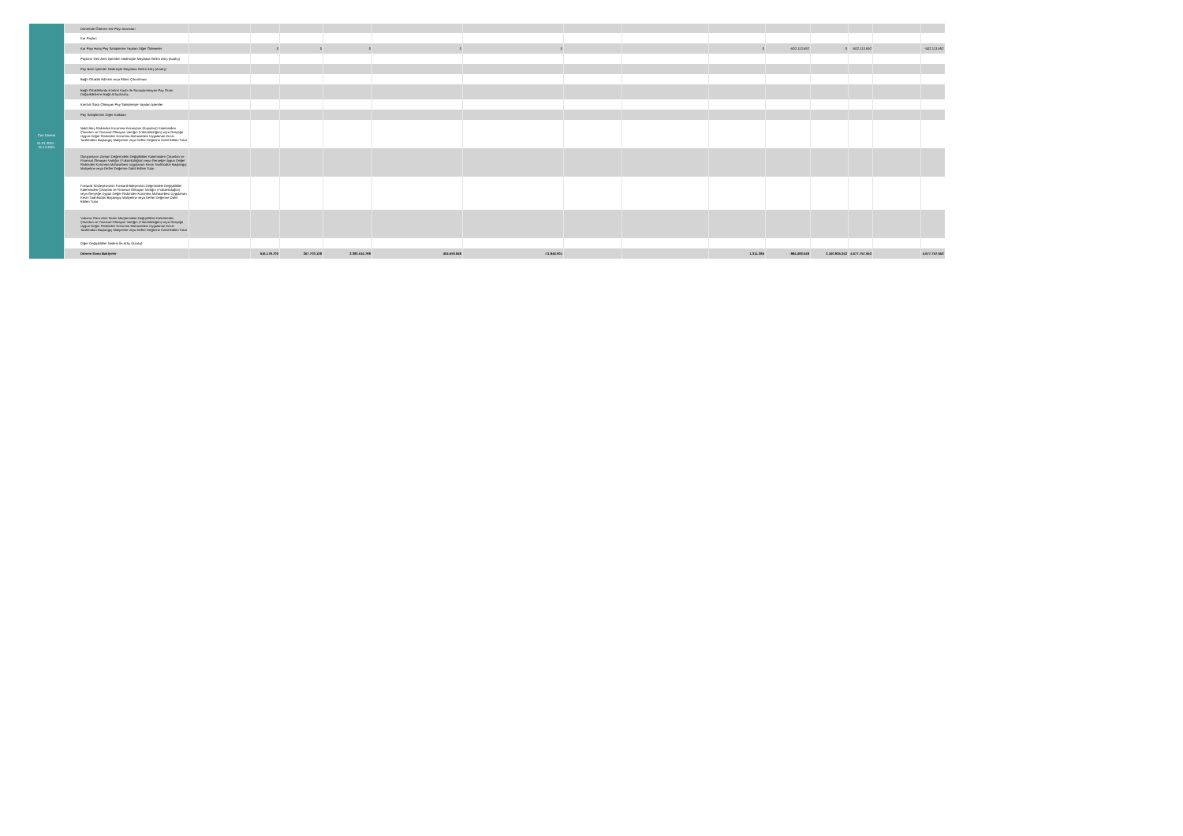| Cari Dönem 01.01.2024 - 31.12.2024 | Dönemde Ödenen Kar Payı Avansları | | | | | | | | | | | | | | |
| | Kar Payları | | | | | | | | | | | | | | |
| | Kar Payı Hariç Pay Sahiplerine Yapılan Diğer Ödemeler | | 0 | 0 | 0 | 0 | 0 | | | 0 | -502.113.592 | 0 | -502.113.592 | | -502.113.592 |
| | Payların Geri Alım İşlemleri Nedeniyle Meydana Gelen Artış (Azalış) | | | | | | | | | | | | | | |
| | Pay Bazlı İşlemler Nedeniyle Meydana Gelen Artış (Azalış) | | | | | | | | | | | | | | |
| | Bağlı Ortaklık Edinimi veya Elden Çıkarılması | | | | | | | | | | | | | | |
| | Bağlı Ortaklıklarda Kontrol Kaybı ile Sonuçlanmayan Pay Oranı Değişikliklerine Bağlı Artış/Azalış | | | | | | | | | | | | | | |
| | Kontrol Gücü Olmayan Pay Sahipleriyle Yapılan İşlemler | | | | | | | | | | | | | | |
| | Pay Sahiplerinin Diğer Katkıları | | | | | | | | | | | | | | |
| | Nakit Akış Riskinden Korunma Kazançları (Kayıpları) Kaleminden Çıkarılan ve Finansal Olmayan Varlığın (Yükümlülüğün) veya Gerçeğe Uygun Değer Riskinden Korunma Muhasebesi Uygulanan Kesin Taahhüdün Başlangıç Maliyetine veya Defter Değerine Dahil Edilen Tutar | | | | | | | | | | | | | | |
| | Opsiyonların Zaman Değerindeki Değişiklikler Kaleminden Çıkarılan ve Finansal Olmayan Varlığın (Yükümlülüğün) veya Gerçeğe Uygun Değer Riskinden Korunma Muhasebesi Uygulanan Kesin Taahhüdün Başlangıç Maliyetine veya Defter Değerine Dahil Edilen Tutar | | | | | | | | | | | | | | |
| | Forward Sözleşmesinin Forward Bileşeninin Değerindeki Değişiklikler Kaleminden Çıkarılan ve Finansal Olmayan Varlığın (Yükümlülüğün) veya Gerçeğe Uygun Değer Riskinden Korunma Muhasebesi Uygulanan Kesin Taahhüdün Başlangıç Maliyetine veya Defter Değerine Dahil Edilen Tutar | | | | | | | | | | | | | | |
| | Yabancı Para Alım Satım Marjlarındaki Değişiklikler Kaleminden Çıkarılan ve Finansal Olmayan Varlığın (Yükümlülüğün) veya Gerçeğe Uygun Değer Riskinden Korunma Muhasebesi Uygulanan Kesin Taahhüdün Başlangıç Maliyetine veya Defter Değerine Dahil Edilen Tutar | | | | | | | | | | | | | | |
| | Diğer Değişiklikler Nedeni İle Artış (Azalış) | | | | | | | | | | | | | | |
| | Dönem Sonu Bakiyeler | | 516.179.700 | 267.703.138 | 2.383.516.789 | 404.550.849 | -71.946.001 | | | 1.311.385 | -984.493.649 | 2.160.935.342 | 4.677.757.553 | | 4.677.757.553 |